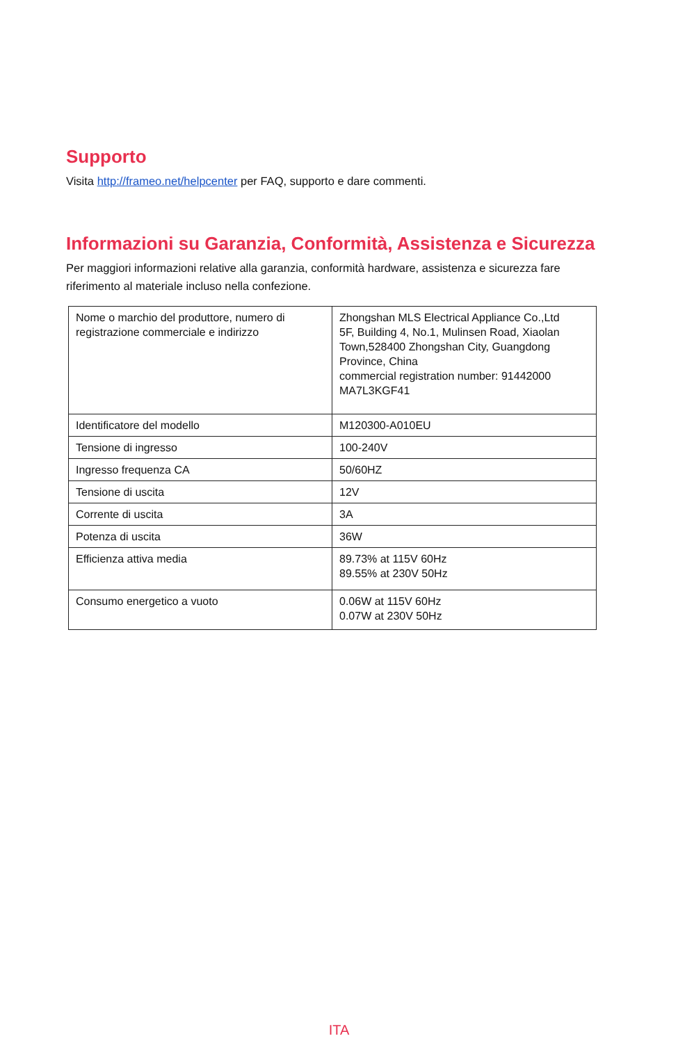Supporto
Visita http://frameo.net/helpcenter per FAQ, supporto e dare commenti.
Informazioni su Garanzia, Conformità, Assistenza e Sicurezza
Per maggiori informazioni relative alla garanzia, conformità hardware, assistenza e sicurezza fare riferimento al materiale incluso nella confezione.
| Nome o marchio del produttore, numero di registrazione commerciale e indirizzo | Zhongshan MLS Electrical Appliance Co.,Ltd 5F, Building 4, No.1, Mulinsen Road, Xiaolan Town,528400 Zhongshan City, Guangdong Province, China commercial registration number: 91442000 MA7L3KGF41 |
| Identificatore del modello | M120300-A010EU |
| Tensione di ingresso | 100-240V |
| Ingresso frequenza CA | 50/60HZ |
| Tensione di uscita | 12V |
| Corrente di uscita | 3A |
| Potenza di uscita | 36W |
| Efficienza attiva media | 89.73% at 115V 60Hz 89.55% at 230V 50Hz |
| Consumo energetico a vuoto | 0.06W at 115V 60Hz 0.07W at 230V 50Hz |
ITA